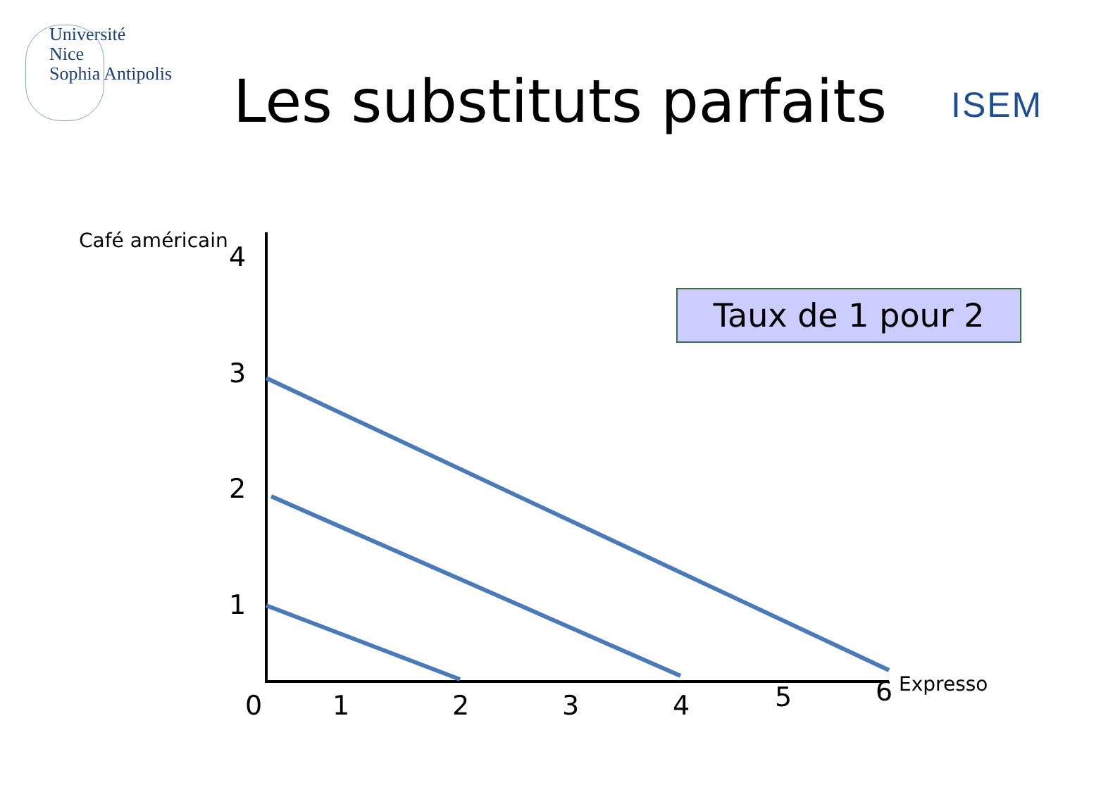Université
Nice
Sophia Antipolis
Les substituts parfaits ISEM
Café américain
4
3
2
1
Taux de 1 pour 2
0 1 2 3 4 5 6 Expresso